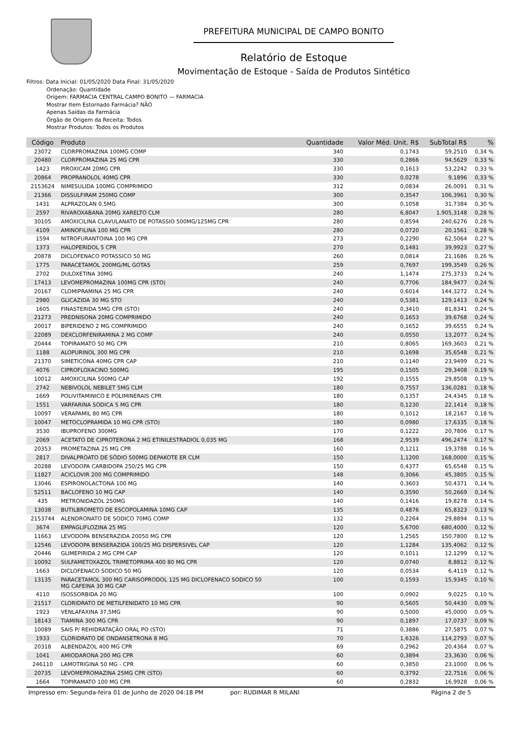PREFEITURA MUNICIPAL DE CAMPO BONITO
Relatório de Estoque
Movimentação de Estoque - Saída de Produtos Sintético
Filtros: Data Inicial: 01/05/2020 Data Final: 31/05/2020
Ordenação: Quantidade
Origem: FARMACIA CENTRAL CAMPO BONITO — FARMACIA
Mostrar Item Estornado Farmácia? NÃO
Apenas Saídas da Farmácia
Órgão de Origem da Receita: Todos
Mostrar Produtos: Todos os Produtos
| Código | Produto | Quantidade | Valor Méd. Unit. R$ | SubTotal R$ | % |
| --- | --- | --- | --- | --- | --- |
| 23072 | CLORPROMAZINA 100MG COMP | 340 | 0,1743 | 59,2510 | 0,34 % |
| 20480 | CLORPROMAZINA 25 MG CPR | 330 | 0,2866 | 94,5629 | 0,33 % |
| 1423 | PIROXICAM 20MG CPR | 330 | 0,1613 | 53,2242 | 0,33 % |
| 20864 | PROPRANOLOL 40MG CPR | 330 | 0,0278 | 9,1896 | 0,33 % |
| 2153624 | NIMESULIDA 100MG COMPRIMIDO | 312 | 0,0834 | 26,0091 | 0,31 % |
| 21366 | DISSULFIRAM 250MG COMP | 300 | 0,3547 | 106,3961 | 0,30 % |
| 1431 | ALPRAZOLAN 0,5MG | 300 | 0,1058 | 31,7384 | 0,30 % |
| 2597 | RIVAROXABANA 20MG XARELTO CLM | 280 | 6,8047 | 1.905,3148 | 0,28 % |
| 30105 | AMOXICILINA CLAVULANATO DE POTASSIO 500MG/125MG CPR | 280 | 0,8594 | 240,6276 | 0,28 % |
| 4109 | AMINOFILINA 100 MG CPR | 280 | 0,0720 | 20,1561 | 0,28 % |
| 1594 | NITROFURANTOINA 100 MG CPR | 273 | 0,2290 | 62,5064 | 0,27 % |
| 1373 | HALOPERIDOL 5 CPR | 270 | 0,1481 | 39,9923 | 0,27 % |
| 20878 | DICLOFENACO POTASSICO 50 MG | 260 | 0,0814 | 21,1686 | 0,26 % |
| 1775 | PARACETAMOL 200MG/ML GOTAS | 259 | 0,7697 | 199,3549 | 0,26 % |
| 2702 | DULOXETINA 30MG | 240 | 1,1474 | 275,3733 | 0,24 % |
| 17413 | LEVOMEPROMAZINA 100MG CPR (STO) | 240 | 0,7706 | 184,9477 | 0,24 % |
| 20167 | CLOMIPRAMINA 25 MG CPR | 240 | 0,6014 | 144,3272 | 0,24 % |
| 2980 | GLICAZIDA 30 MG STO | 240 | 0,5381 | 129,1413 | 0,24 % |
| 1605 | FINASTERIDA 5MG CPR (STO) | 240 | 0,3410 | 81,8341 | 0,24 % |
| 21273 | PREDNISONA 20MG COMPRIMIDO | 240 | 0,1653 | 39,6768 | 0,24 % |
| 20017 | BIPERIDENO 2 MG COMPRIMIDO | 240 | 0,1652 | 39,6555 | 0,24 % |
| 22089 | DEXCLORFENIRAMINA 2 MG COMP | 240 | 0,0550 | 13,2077 | 0,24 % |
| 20444 | TOPIRAMATO 50 MG CPR | 210 | 0,8065 | 169,3603 | 0,21 % |
| 1188 | ALOPURINOL 300 MG CPR | 210 | 0,1698 | 35,6548 | 0,21 % |
| 21370 | SIMETICONA 40MG CPR CAP | 210 | 0,1140 | 23,9499 | 0,21 % |
| 4076 | CIPROFLOXACINO 500MG | 195 | 0,1505 | 29,3408 | 0,19 % |
| 10012 | AMOXICILINA 500MG CAP | 192 | 0,1555 | 29,8508 | 0,19 % |
| 2742 | NEBIVOLOL NEBILET 5MG CLM | 180 | 0,7557 | 136,0281 | 0,18 % |
| 1669 | POLIVITAMINICO E POLIMINERAIS CPR | 180 | 0,1357 | 24,4345 | 0,18 % |
| 1551 | VARFARINA SODICA 5 MG CPR | 180 | 0,1230 | 22,1414 | 0,18 % |
| 10097 | VERAPAMIL 80 MG CPR | 180 | 0,1012 | 18,2167 | 0,18 % |
| 10047 | METOCLOPRAMIDA 10 MG CPR (STO) | 180 | 0,0980 | 17,6335 | 0,18 % |
| 3530 | IBUPROFENO 300MG | 170 | 0,1222 | 20,7806 | 0,17 % |
| 2069 | ACETATO DE CIPROTERONA 2 MG ETINILESTRADIOL 0,035 MG | 168 | 2,9539 | 496,2474 | 0,17 % |
| 20353 | PROMETAZINA 25 MG CPR | 160 | 0,1211 | 19,3788 | 0,16 % |
| 2817 | DIVALPROATO DE SÓDIO 500MG DEPAKOTE ER CLM | 150 | 1,1200 | 168,0000 | 0,15 % |
| 20288 | LEVODOPA CARBIDOPA 250/25 MG CPR | 150 | 0,4377 | 65,6548 | 0,15 % |
| 11827 | ACICLOVIR 200 MG COMPRIMIDO | 148 | 0,3066 | 45,3805 | 0,15 % |
| 13046 | ESPIRONOLACTONA 100 MG | 140 | 0,3603 | 50,4371 | 0,14 % |
| 52511 | BACLOFENO 10 MG CAP | 140 | 0,3590 | 50,2669 | 0,14 % |
| 435 | METRONIDAZOL 250MG | 140 | 0,1416 | 19,8278 | 0,14 % |
| 13038 | BUTILBROMETO DE ESCOPOLAMINA 10MG CAP | 135 | 0,4876 | 65,8323 | 0,13 % |
| 2153744 | ALENDRONATO DE SODICO 70MG COMP | 132 | 0,2264 | 29,8894 | 0,13 % |
| 3674 | EMPAGLIFLOZINA 25 MG | 120 | 5,6700 | 680,4000 | 0,12 % |
| 11663 | LEVODOPA BENSERAZIDA 20050 MG CPR | 120 | 1,2565 | 150,7800 | 0,12 % |
| 12546 | LEVODOPA BENSERAZIDA 100/25 MG DISPERSIVEL CAP | 120 | 1,1284 | 135,4062 | 0,12 % |
| 20446 | GLIMEPIRIDA 2 MG CPM CAP | 120 | 0,1011 | 12,1299 | 0,12 % |
| 10092 | SULFAMETOXAZOL TRIMETOPRIMA 400 80 MG CPR | 120 | 0,0740 | 8,8812 | 0,12 % |
| 1663 | DICLOFENACO SODICO 50 MG | 120 | 0,0534 | 6,4119 | 0,12 % |
| 13135 | PARACETAMOL 300 MG CARISOPRODOL 125 MG DICLOFENACO SODICO 50 MG CAFEINA 30 MG CAP | 100 | 0,1593 | 15,9345 | 0,10 % |
| 4110 | ISOSSORBIDA 20 MG | 100 | 0,0902 | 9,0225 | 0,10 % |
| 21517 | CLORIDRATO DE METILFENIDATO 10 MG CPR | 90 | 0,5605 | 50,4430 | 0,09 % |
| 1923 | VENLAFAXINA 37,5MG | 90 | 0,5000 | 45,0000 | 0,09 % |
| 18143 | TIAMINA 300 MG CPR | 90 | 0,1897 | 17,0737 | 0,09 % |
| 10089 | SAIS P/ REHIDRATAÇÃO ORAL PO (STO) | 71 | 0,3886 | 27,5875 | 0,07 % |
| 1933 | CLORIDRATO DE ONDANSETRONA 8 MG | 70 | 1,6326 | 114,2793 | 0,07 % |
| 20318 | ALBENDAZOL 400 MG CPR | 69 | 0,2962 | 20,4364 | 0,07 % |
| 1041 | AMIODARONA 200 MG CPR | 60 | 0,3894 | 23,3630 | 0,06 % |
| 246110 | LAMOTRIGINA 50 MG - CPR | 60 | 0,3850 | 23,1000 | 0,06 % |
| 20735 | LEVOMEPROMAZINA 25MG CPR (STO) | 60 | 0,3792 | 22,7516 | 0,06 % |
| 1664 | TOPIRAMATO 100 MG CPR | 60 | 0,2832 | 16,9928 | 0,06 % |
Impresso em: Segunda-feira 01 de Junho de 2020 04:18 PM por: RUDIMAR R MILANI Página 2 de 5